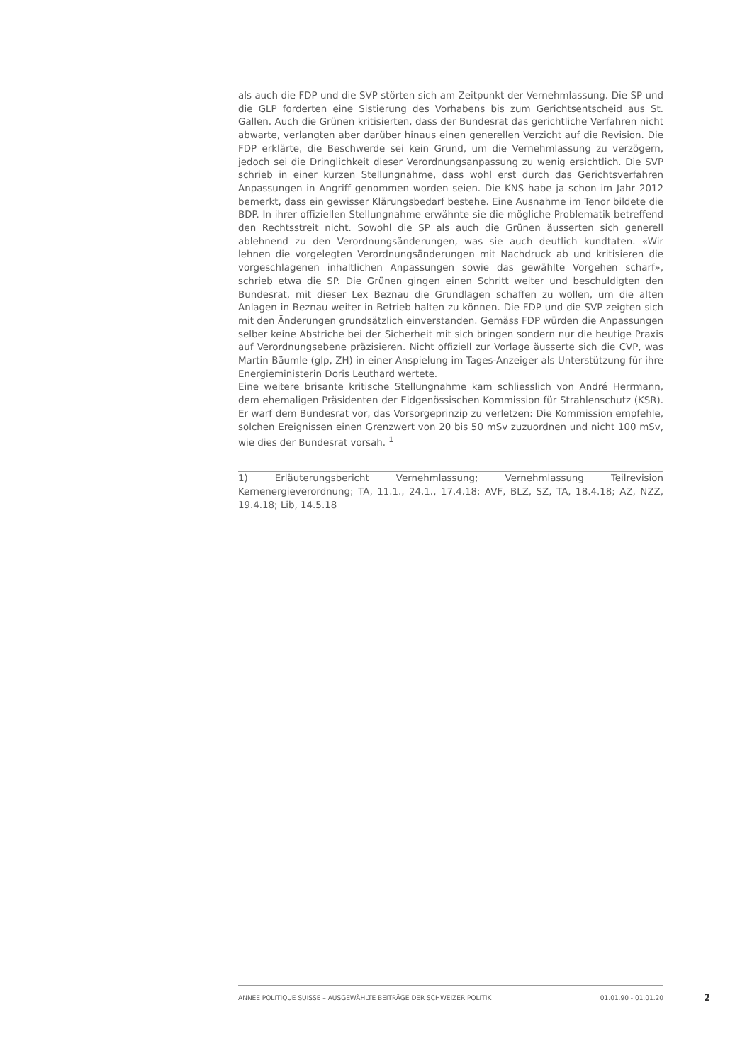als auch die FDP und die SVP störten sich am Zeitpunkt der Vernehmlassung. Die SP und die GLP forderten eine Sistierung des Vorhabens bis zum Gerichtsentscheid aus St. Gallen. Auch die Grünen kritisierten, dass der Bundesrat das gerichtliche Verfahren nicht abwarte, verlangten aber darüber hinaus einen generellen Verzicht auf die Revision. Die FDP erklärte, die Beschwerde sei kein Grund, um die Vernehmlassung zu verzögern, jedoch sei die Dringlichkeit dieser Verordnungsanpassung zu wenig ersichtlich. Die SVP schrieb in einer kurzen Stellungnahme, dass wohl erst durch das Gerichtsverfahren Anpassungen in Angriff genommen worden seien. Die KNS habe ja schon im Jahr 2012 bemerkt, dass ein gewisser Klärungsbedarf bestehe. Eine Ausnahme im Tenor bildete die BDP. In ihrer offiziellen Stellungnahme erwähnte sie die mögliche Problematik betreffend den Rechtsstreit nicht. Sowohl die SP als auch die Grünen äusserten sich generell ablehnend zu den Verordnungsänderungen, was sie auch deutlich kundtaten. «Wir lehnen die vorgelegten Verordnungsänderungen mit Nachdruck ab und kritisieren die vorgeschlagenen inhaltlichen Anpassungen sowie das gewählte Vorgehen scharf», schrieb etwa die SP. Die Grünen gingen einen Schritt weiter und beschuldigten den Bundesrat, mit dieser Lex Beznau die Grundlagen schaffen zu wollen, um die alten Anlagen in Beznau weiter in Betrieb halten zu können. Die FDP und die SVP zeigten sich mit den Änderungen grundsätzlich einverstanden. Gemäss FDP würden die Anpassungen selber keine Abstriche bei der Sicherheit mit sich bringen sondern nur die heutige Praxis auf Verordnungsebene präzisieren. Nicht offiziell zur Vorlage äusserte sich die CVP, was Martin Bäumle (glp, ZH) in einer Anspielung im Tages-Anzeiger als Unterstützung für ihre Energieministerin Doris Leuthard wertete.
Eine weitere brisante kritische Stellungnahme kam schliesslich von André Herrmann, dem ehemaligen Präsidenten der Eidgenössischen Kommission für Strahlenschutz (KSR). Er warf dem Bundesrat vor, das Vorsorgeprinzip zu verletzen: Die Kommission empfehle, solchen Ereignissen einen Grenzwert von 20 bis 50 mSv zuzuordnen und nicht 100 mSv, wie dies der Bundesrat vorsah. <sup>1</sup>
1) Erläuterungsbericht Vernehmlassung; Vernehmlassung Teilrevision Kernenergieverordnung; TA, 11.1., 24.1., 17.4.18; AVF, BLZ, SZ, TA, 18.4.18; AZ, NZZ, 19.4.18; Lib, 14.5.18
ANNÉE POLITIQUE SUISSE – AUSGEWÄHLTE BEITRÄGE DER SCHWEIZER POLITIK 01.01.90 - 01.01.20
2